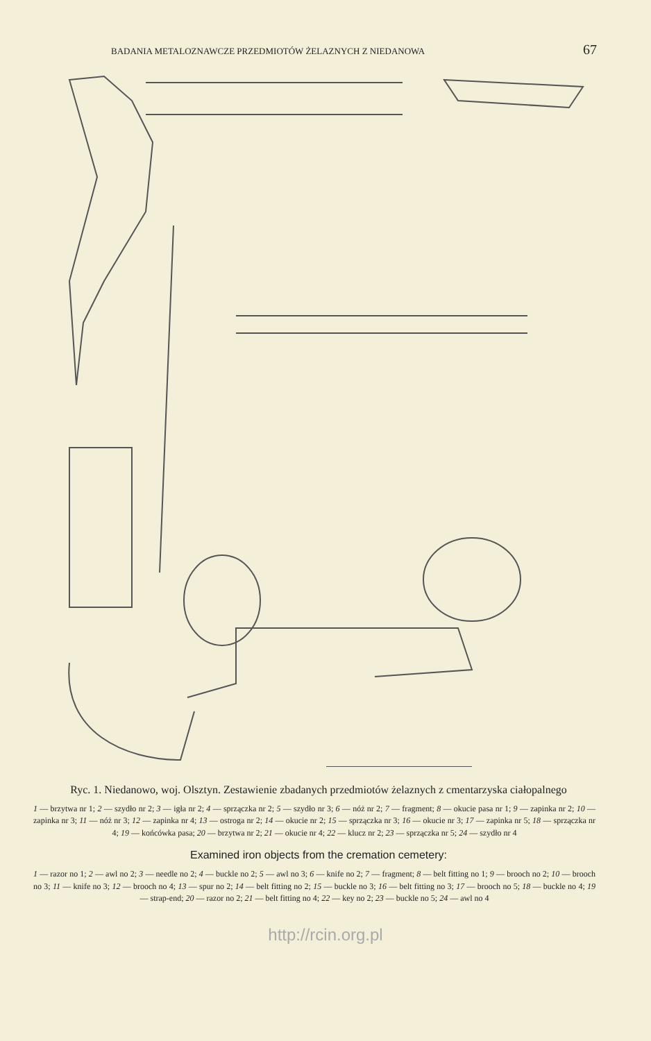BADANIA METALOZNAWCZE PRZEDMIOTÓW ŻELAZNYCH Z NIEDANOWA 67
Ryc. 1. Niedanowo, woj. Olsztyn. Zestawienie zbadanych przedmiotów żelaznych z cmentarzyska ciałopalnego
1 — brzytwa nr 1; 2 — szydło nr 2; 3 — igła nr 2; 4 — sprzączka nr 2; 5 — szydło nr 3; 6 — nóż nr 2; 7 — fragment; 8 — okucie pasa nr 1; 9 — zapinka nr 2; 10 — zapinka nr 3; 11 — nóż nr 3; 12 — zapinka nr 4; 13 — ostroga nr 2; 14 — okucie nr 2; 15 — sprzączka nr 3; 16 — okucie nr 3; 17 — zapinka nr 5; 18 — sprzączka nr 4; 19 — końcówka pasa; 20 — brzytwa nr 2; 21 — okucie nr 4; 22 — klucz nr 2; 23 — sprzączka nr 5; 24 — szydło nr 4
Examined iron objects from the cremation cemetery:
1 — razor no 1; 2 — awl no 2; 3 — needle no 2; 4 — buckle no 2; 5 — awl no 3; 6 — knife no 2; 7 — fragment; 8 — belt fitting no 1; 9 — brooch no 2; 10 — brooch no 3; 11 — knife no 3; 12 — brooch no 4; 13 — spur no 2; 14 — belt fitting no 2; 15 — buckle no 3; 16 — belt fitting no 3; 17 — brooch no 5; 18 — buckle no 4; 19 — strap-end; 20 — razor no 2; 21 — belt fitting no 4; 22 — key no 2; 23 — buckle no 5; 24 — awl no 4
http://rcin.org.pl